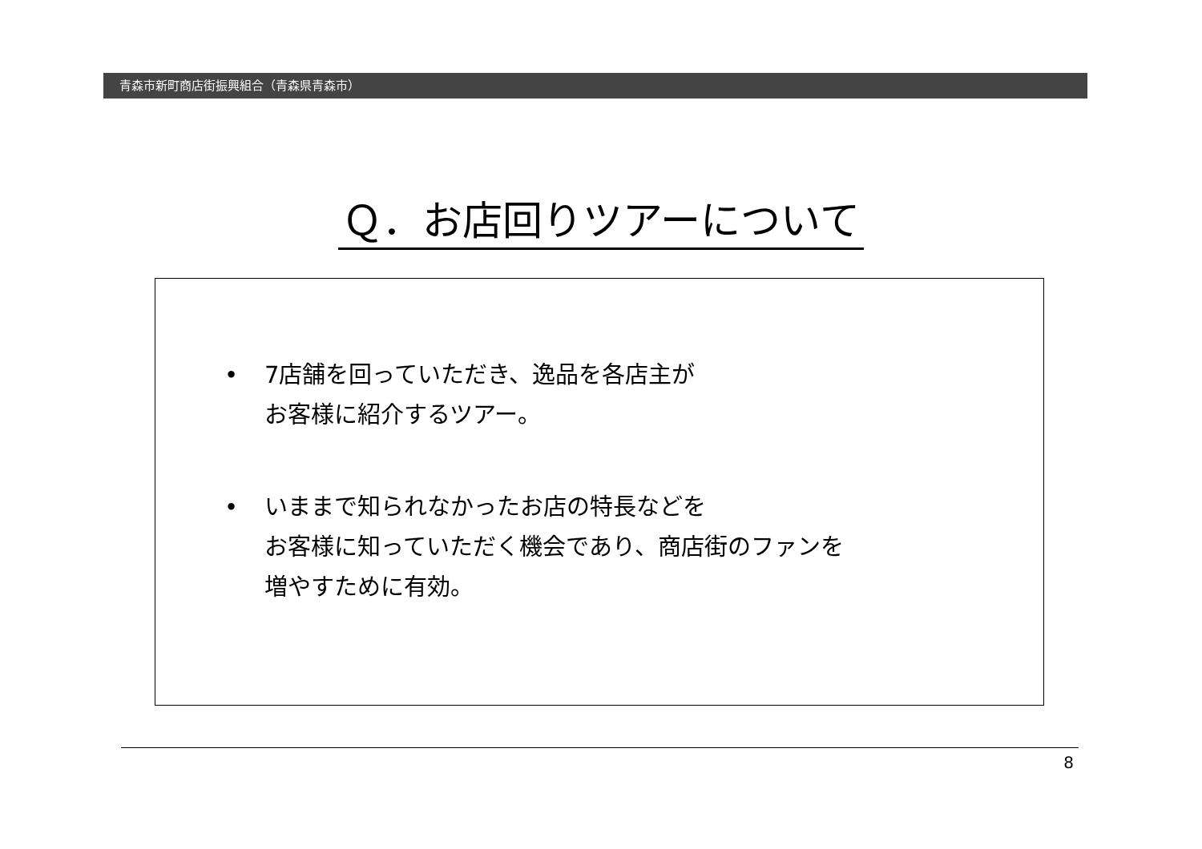青森市新町商店街振興組合（青森県青森市）
Ｑ．お店回りツアーについて
• 7店舗を回っていただき、逸品を各店主が
お客様に紹介するツアー。
• いままで知られなかったお店の特長などを
お客様に知っていただく機会であり、商店街のファンを
増やすために有効。
8